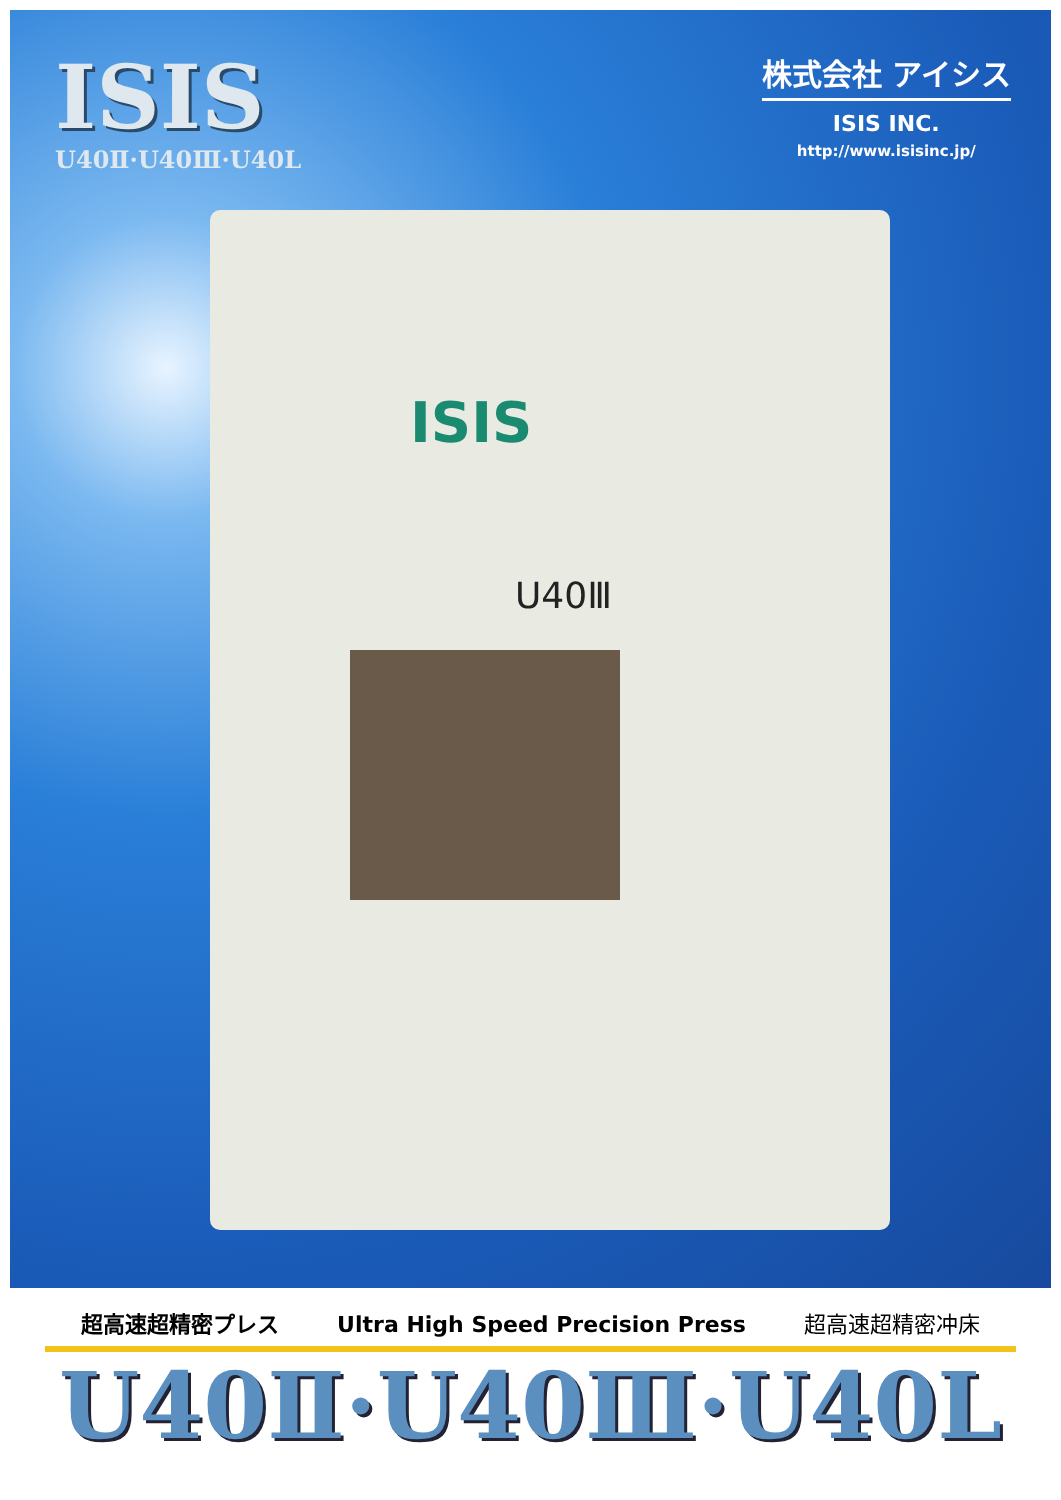ISIS
U40Ⅱ·U40Ⅲ·U40L
株式会社 アイシス
ISIS INC.
http://www.isisinc.jp/
ISIS
U40Ⅲ
超高速超精密プレス Ultra High Speed Precision Press 超高速超精密冲床
U40Ⅱ·U40Ⅲ·U40L